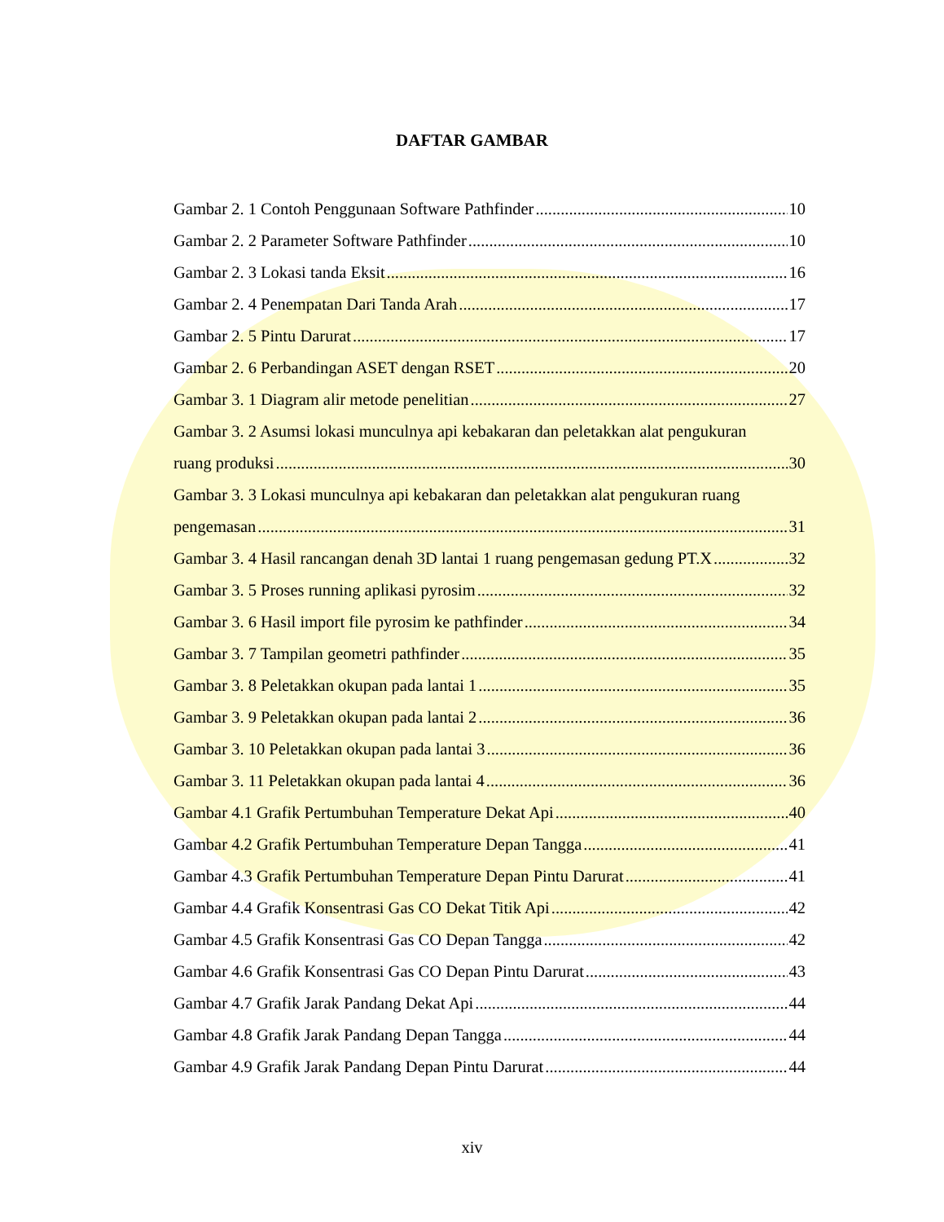DAFTAR GAMBAR
Gambar 2. 1 Contoh Penggunaan Software Pathfinder 10
Gambar 2. 2 Parameter Software Pathfinder 10
Gambar 2. 3 Lokasi tanda Eksit 16
Gambar 2. 4 Penempatan Dari Tanda Arah 17
Gambar 2. 5 Pintu Darurat 17
Gambar 2. 6 Perbandingan ASET dengan RSET 20
Gambar 3. 1 Diagram alir metode penelitian 27
Gambar 3. 2 Asumsi lokasi munculnya api kebakaran dan peletakkan alat pengukuran
ruang produksi 30
Gambar 3. 3 Lokasi munculnya api kebakaran dan peletakkan alat pengukuran ruang
pengemasan 31
Gambar 3. 4 Hasil rancangan denah 3D lantai 1 ruang pengemasan gedung PT.X 32
Gambar 3. 5 Proses running aplikasi pyrosim 32
Gambar 3. 6 Hasil import file pyrosim ke pathfinder 34
Gambar 3. 7 Tampilan geometri pathfinder 35
Gambar 3. 8 Peletakkan okupan pada lantai 1 35
Gambar 3. 9 Peletakkan okupan pada lantai 2 36
Gambar 3. 10 Peletakkan okupan pada lantai 3 36
Gambar 3. 11 Peletakkan okupan pada lantai 4 36
Gambar 4.1 Grafik Pertumbuhan Temperature Dekat Api 40
Gambar 4.2 Grafik Pertumbuhan Temperature Depan Tangga 41
Gambar 4.3 Grafik Pertumbuhan Temperature Depan Pintu Darurat 41
Gambar 4.4 Grafik Konsentrasi Gas CO Dekat Titik Api 42
Gambar 4.5 Grafik Konsentrasi Gas CO Depan Tangga 42
Gambar 4.6 Grafik Konsentrasi Gas CO Depan Pintu Darurat 43
Gambar 4.7 Grafik Jarak Pandang Dekat Api 44
Gambar 4.8 Grafik Jarak Pandang Depan Tangga 44
Gambar 4.9 Grafik Jarak Pandang Depan Pintu Darurat 44
xiv